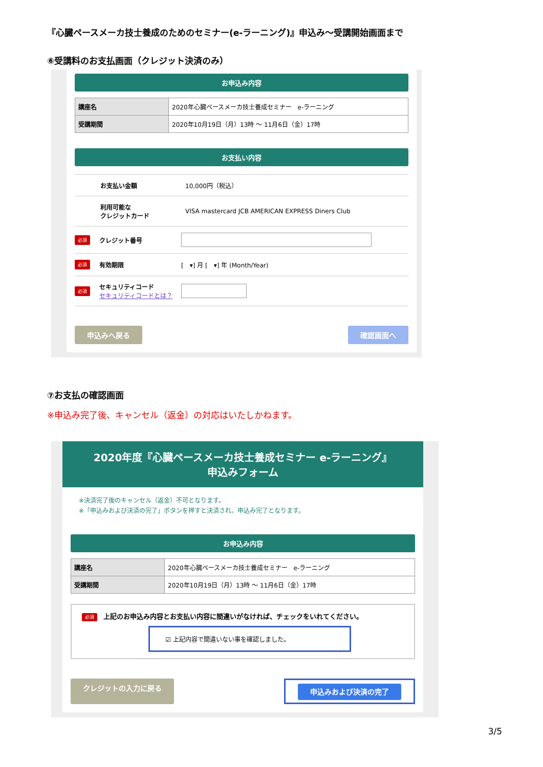『心臓ペースメーカ技士養成のためのセミナー(e-ラーニング)』申込み～受講開始画面まで
⑥受講料のお支払画面（クレジット決済のみ）
お申込み内容
| 講座名 | 2020年心臓ペースメーカ技士養成セミナー e-ラーニング |
| 受講期間 | 2020年10月19日（月）13時 ～ 11月6日（金）17時 |
お支払い内容
お支払い金額 10,000円（税込）
利用可能な
クレジットカード VISA mastercard JCB AMERICAN EXPRESS Diners Club
必須 クレジット番号
必須 有効期限 [　▾] 月 [　▾] 年 (Month/Year)
必須 セキュリティコード
セキュリティコードとは？
申込みへ戻る 確認画面へ
⑦お支払の確認画面
※申込み完了後、キャンセル（返金）の対応はいたしかねます。
2020年度『心臓ペースメーカ技士養成セミナー e-ラーニング』
申込みフォーム
※決済完了後のキャンセル（返金）不可となります。
※「申込みおよび決済の完了」ボタンを押すと決済され、申込み完了となります。
お申込み内容
| 講座名 | 2020年心臓ペースメーカ技士養成セミナー e-ラーニング |
| 受講期間 | 2020年10月19日（月）13時 ～ 11月6日（金）17時 |
必須 上記のお申込み内容とお支払い内容に間違いがなければ、チェックをいれてください。
☑ 上記内容で間違いない事を確認しました。
クレジットの入力に戻る 申込みおよび決済の完了
3/5